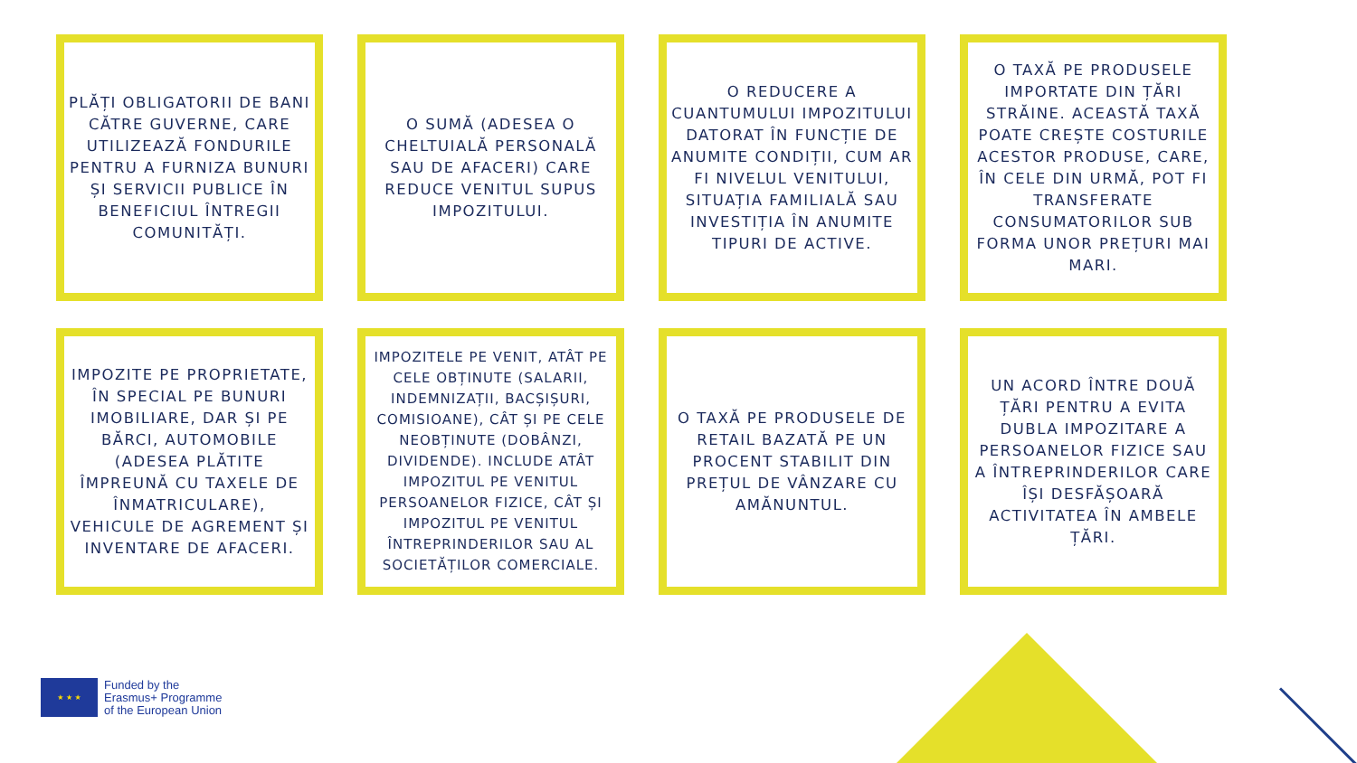PLĂȚI OBLIGATORII DE BANI CĂTRE GUVERNE, CARE UTILIZEAZĂ FONDURILE PENTRU A FURNIZA BUNURI ȘI SERVICII PUBLICE ÎN BENEFICIUL ÎNTREGII COMUNITĂȚI.
O SUMĂ (ADESEA O CHELTUIALĂ PERSONALĂ SAU DE AFACERI) CARE REDUCE VENITUL SUPUS IMPOZITULUI.
O REDUCERE A CUANTUMULUI IMPOZITULUI DATORAT ÎN FUNCȚIE DE ANUMITE CONDIȚII, CUM AR FI NIVELUL VENITULUI, SITUAȚIA FAMILIALĂ SAU INVESTIȚIA ÎN ANUMITE TIPURI DE ACTIVE.
O TAXĂ PE PRODUSELE IMPORTATE DIN ȚĂRI STRĂINE. ACEASTĂ TAXĂ POATE CREȘTE COSTURILE ACESTOR PRODUSE, CARE, ÎN CELE DIN URMĂ, POT FI TRANSFERATE CONSUMATORILOR SUB FORMA UNOR PREȚURI MAI MARI.
IMPOZITE PE PROPRIETATE, ÎN SPECIAL PE BUNURI IMOBILIARE, DAR ȘI PE BĂRCI, AUTOMOBILE (ADESEA PLĂTITE ÎMPREUNĂ CU TAXELE DE ÎNMATRICULARE), VEHICULE DE AGREMENT ȘI INVENTARE DE AFACERI.
IMPOZITELE PE VENIT, ATÂT PE CELE OBȚINUTE (SALARII, INDEMNIZAȚII, BACȘIȘURI, COMISIOANE), CÂT ȘI PE CELE NEOBȚINUTE (DOBÂNZI, DIVIDENDE). INCLUDE ATÂT IMPOZITUL PE VENITUL PERSOANELOR FIZICE, CÂT ȘI IMPOZITUL PE VENITUL ÎNTREPRINDERILOR SAU AL SOCIETĂȚILOR COMERCIALE.
O TAXĂ PE PRODUSELE DE RETAIL BAZATĂ PE UN PROCENT STABILIT DIN PREȚUL DE VÂNZARE CU AMĂNUNTUL.
UN ACORD ÎNTRE DOUĂ ȚĂRI PENTRU A EVITA DUBLA IMPOZITARE A PERSOANELOR FIZICE SAU A ÎNTREPRINDERILOR CARE ÎȘI DESFĂȘOARĂ ACTIVITATEA ÎN AMBELE ȚĂRI.
★ ★ ★
Funded by the
Erasmus+ Programme
of the European Union